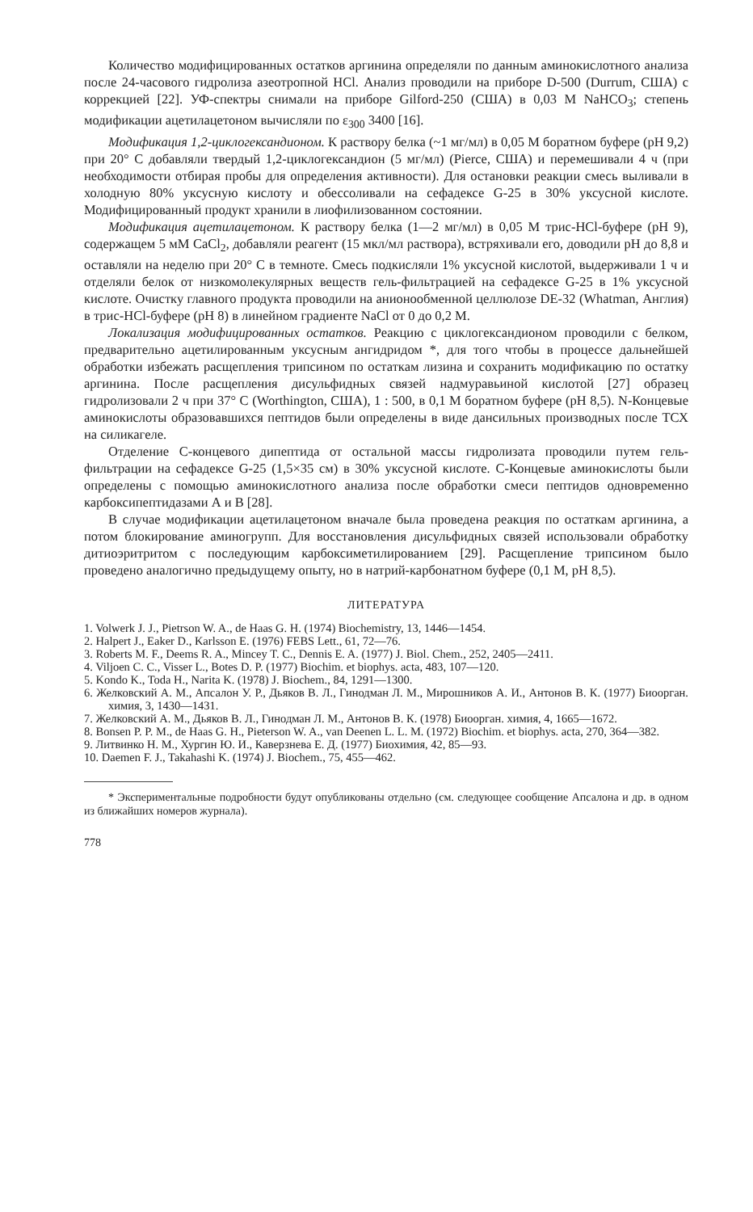Количество модифицированных остатков аргинина определяли по данным аминокислотного анализа после 24-часового гидролиза азеотропной HCl. Анализ проводили на приборе D-500 (Durrum, США) с коррекцией [22]. УФ-спектры снимали на приборе Gilford-250 (США) в 0,03 M NaHCO<sub>3</sub>; степень модификации ацетилацетоном вычисляли по ε<sub>300</sub> 3400 [16].
Модификация 1,2-циклогександионом. К раствору белка (~1 мг/мл) в 0,05 M боратном буфере (pH 9,2) при 20° С добавляли твердый 1,2-циклогександион (5 мг/мл) (Pierce, США) и перемешивали 4 ч (при необходимости отбирая пробы для определения активности). Для остановки реакции смесь выливали в холодную 80% уксусную кислоту и обессоливали на сефадексе G-25 в 30% уксусной кислоте. Модифицированный продукт хранили в лиофилизованном состоянии.
Модификация ацетилацетоном. К раствору белка (1—2 мг/мл) в 0,05 M трис-HCl-буфере (pH 9), содержащем 5 мМ CaCl<sub>2</sub>, добавляли реагент (15 мкл/мл раствора), встряхивали его, доводили pH до 8,8 и оставляли на неделю при 20° С в темноте. Смесь подкисляли 1% уксусной кислотой, выдерживали 1 ч и отделяли белок от низкомолекулярных веществ гель-фильтрацией на сефадексе G-25 в 1% уксусной кислоте. Очистку главного продукта проводили на анионообменной целлюлозе DE-32 (Whatman, Англия) в трис-HCl-буфере (pH 8) в линейном градиенте NaCl от 0 до 0,2 M.
Локализация модифицированных остатков. Реакцию с циклогександионом проводили с белком, предварительно ацетилированным уксусным ангидридом *, для того чтобы в процессе дальнейшей обработки избежать расщепления трипсином по остаткам лизина и сохранить модификацию по остатку аргинина. После расщепления дисульфидных связей надмуравьиной кислотой [27] образец гидролизовали 2 ч при 37° С (Worthington, США), 1 : 500, в 0,1 M боратном буфере (pH 8,5). N-Концевые аминокислоты образовавшихся пептидов были определены в виде дансильных производных после ТСХ на силикагеле.
Отделение С-концевого дипептида от остальной массы гидролизата проводили путем гель-фильтрации на сефадексе G-25 (1,5×35 см) в 30% уксусной кислоте. С-Концевые аминокислоты были определены с помощью аминокислотного анализа после обработки смеси пептидов одновременно карбоксипептидазами А и В [28].
В случае модификации ацетилацетоном вначале была проведена реакция по остаткам аргинина, а потом блокирование аминогрупп. Для восстановления дисульфидных связей использовали обработку дитиоэритритом с последующим карбоксиметилированием [29]. Расщепление трипсином было проведено аналогично предыдущему опыту, но в натрий-карбонатном буфере (0,1 M, pH 8,5).
ЛИТЕРАТУРА
1. Volwerk J. J., Pietrson W. A., de Haas G. H. (1974) Biochemistry, 13, 1446—1454.
2. Halpert J., Eaker D., Karlsson E. (1976) FEBS Lett., 61, 72—76.
3. Roberts M. F., Deems R. A., Mincey T. C., Dennis E. A. (1977) J. Biol. Chem., 252, 2405—2411.
4. Viljoen C. C., Visser L., Botes D. P. (1977) Biochim. et biophys. acta, 483, 107—120.
5. Kondo K., Toda H., Narita K. (1978) J. Biochem., 84, 1291—1300.
6. Желковский А. М., Апсалон У. Р., Дьяков В. Л., Гинодман Л. М., Мирошников А. И., Антонов В. К. (1977) Биоорган. химия, 3, 1430—1431.
7. Желковский А. М., Дьяков В. Л., Гинодман Л. М., Антонов В. К. (1978) Биоорган. химия, 4, 1665—1672.
8. Bonsen P. P. M., de Haas G. H., Pieterson W. A., van Deenen L. L. M. (1972) Biochim. et biophys. acta, 270, 364—382.
9. Литвинко Н. М., Хургин Ю. И., Каверзнева Е. Д. (1977) Биохимия, 42, 85—93.
10. Daemen F. J., Takahashi K. (1974) J. Biochem., 75, 455—462.
* Экспериментальные подробности будут опубликованы отдельно (см. следующее сообщение Апсалона и др. в одном из ближайших номеров журнала).
778